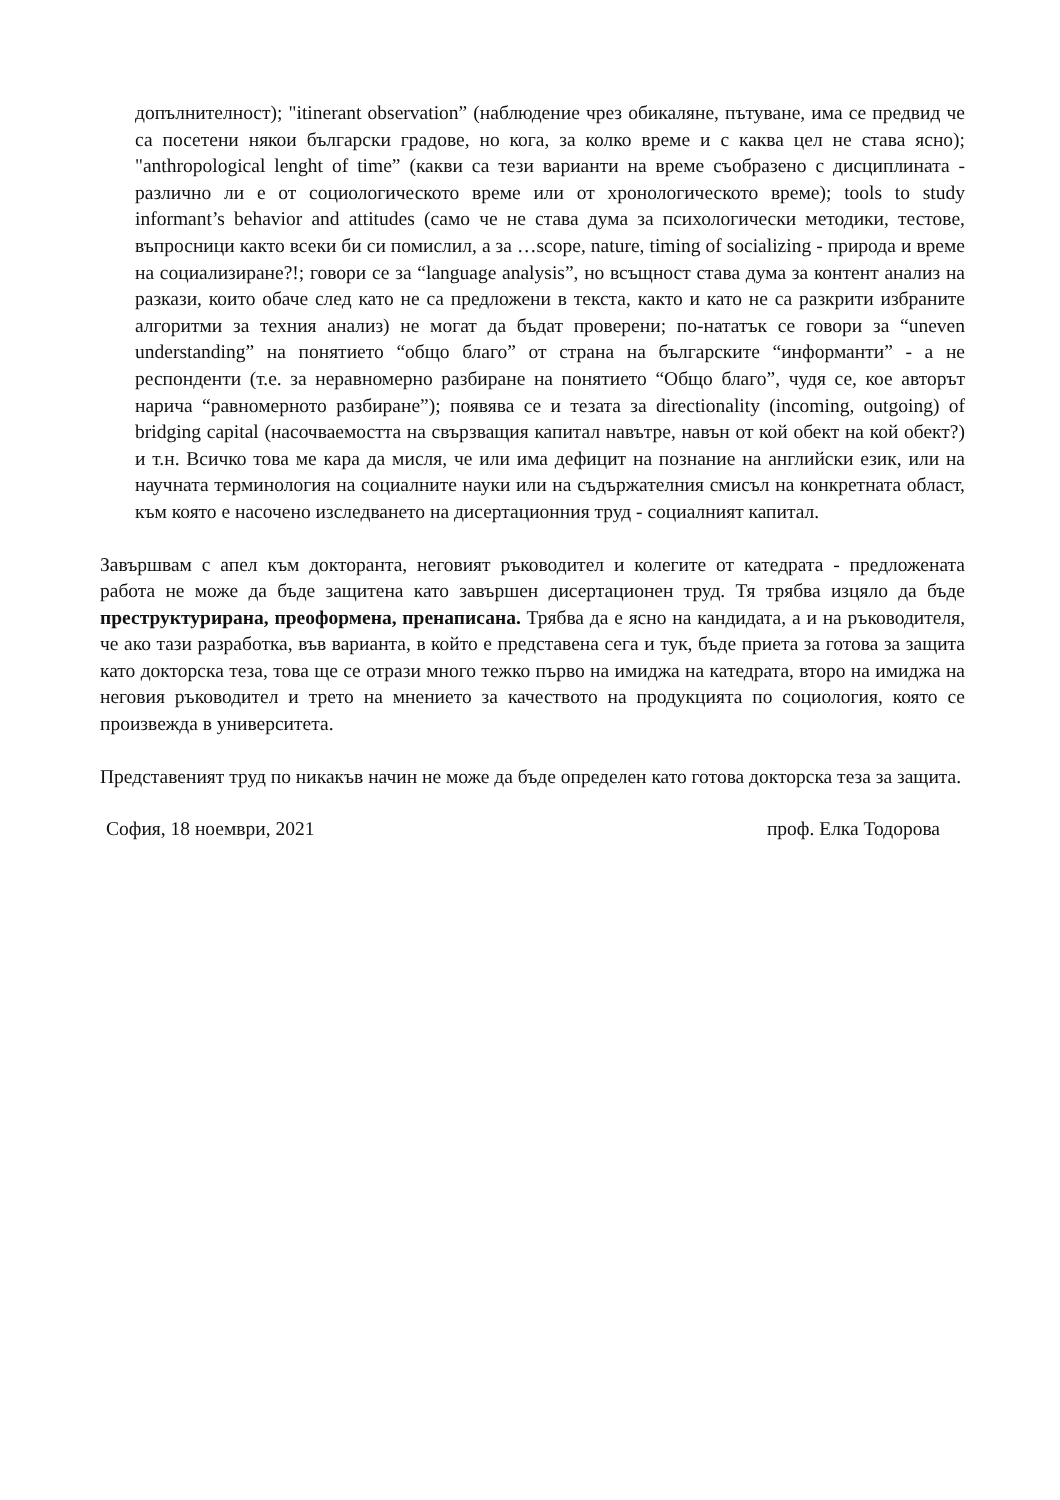допълнителност); "itinerant observation” (наблюдение чрез обикаляне, пътуване, има се предвид че са посетени някои български градове, но кога, за колко време и с каква цел не става ясно); "anthropological lenght of time” (какви са тези варианти на време съобразено с дисциплината - различно ли е от социологическото време или от хронологическото време); tools to study informant’s behavior and attitudes (само че не става дума за психологически методики, тестове, въпросници както всеки би си помислил, а за …scope, nature, timing of socializing - природа и време на социализиране?!; говори се за “language analysis”, но всъщност става дума за контент анализ на разкази, които обаче след като не са предложени в текста, както и като не са разкрити избраните алгоритми за техния анализ) не могат да бъдат проверени; по-нататък се говори за “uneven understanding” на понятието “общо благо” от страна на българските “информанти” - а не респонденти (т.е. за неравномерно разбиране на понятието “Общо благо”, чудя се, кое авторът нарича “равномерното разбиране”); появява се и тезата за directionality (incoming, outgoing) of bridging capital (насочваемостта на свързващия капитал навътре, навън от кой обект на кой обект?) и т.н. Всичко това ме кара да мисля, че или има дефицит на познание на английски език, или на научната терминология на социалните науки или на съдържателния смисъл на конкретната област, към която е насочено изследването на дисертационния труд - социалният капитал.
Завършвам с апел към докторанта, неговият ръководител и колегите от катедрата - предложената работа не може да бъде защитена като завършен дисертационен труд. Тя трябва изцяло да бъде преструктурирана, преоформена, пренаписана. Трябва да е ясно на кандидата, а и на ръководителя, че ако тази разработка, във варианта, в който е представена сега и тук, бъде приета за готова за защита като докторска теза, това ще се отрази много тежко първо на имиджа на катедрата, второ на имиджа на неговия ръководител и трето на мнението за качеството на продукцията по социология, която се произвежда в университета.
Представеният труд по никакъв начин не може да бъде определен като готова докторска теза за защита.
София, 18 ноември, 2021 проф. Елка Тодорова